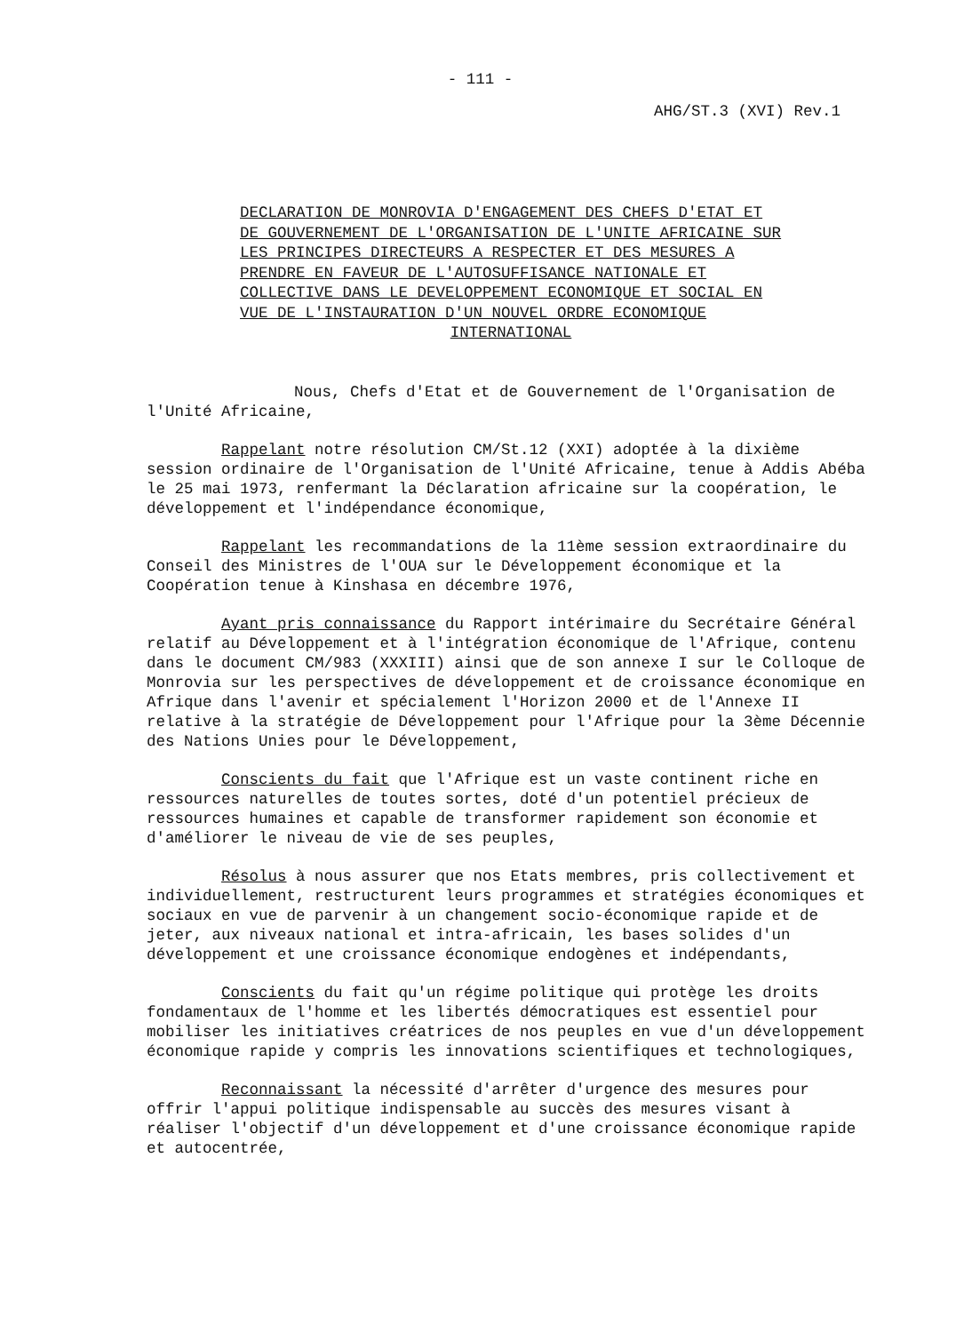- 111 -
AHG/ST.3 (XVI) Rev.1
DECLARATION DE MONROVIA D'ENGAGEMENT DES CHEFS D'ETAT ET DE GOUVERNEMENT DE L'ORGANISATION DE L'UNITE AFRICAINE SUR LES PRINCIPES DIRECTEURS A RESPECTER ET DES MESURES A PRENDRE EN FAVEUR DE L'AUTOSUFFISANCE NATIONALE ET COLLECTIVE DANS LE DEVELOPPEMENT ECONOMIQUE ET SOCIAL EN VUE DE L'INSTAURATION D'UN NOUVEL ORDRE ECONOMIQUE
INTERNATIONAL
Nous, Chefs d'Etat et de Gouvernement de l'Organisation de l'Unité Africaine,
Rappelant notre résolution CM/St.12 (XXI) adoptée à la dixième session ordinaire de l'Organisation de l'Unité Africaine, tenue à Addis Abéba le 25 mai 1973, renfermant la Déclaration africaine sur la coopération, le développement et l'indépendance économique,
Rappelant les recommandations de la 11ème session extraordinaire du Conseil des Ministres de l'OUA sur le Développement économique et la Coopération tenue à Kinshasa en décembre 1976,
Ayant pris connaissance du Rapport intérimaire du Secrétaire Général relatif au Développement et à l'intégration économique de l'Afrique, contenu dans le document CM/983 (XXXIII) ainsi que de son annexe I sur le Colloque de Monrovia sur les perspectives de développement et de croissance économique en Afrique dans l'avenir et spécialement l'Horizon 2000 et de l'Annexe II relative à la stratégie de Développement pour l'Afrique pour la 3ème Décennie des Nations Unies pour le Développement,
Conscients du fait que l'Afrique est un vaste continent riche en ressources naturelles de toutes sortes, doté d'un potentiel précieux de ressources humaines et capable de transformer rapidement son économie et d'améliorer le niveau de vie de ses peuples,
Résolus à nous assurer que nos Etats membres, pris collectivement et individuellement, restructurent leurs programmes et stratégies économiques et sociaux en vue de parvenir à un changement socio-économique rapide et de jeter, aux niveaux national et intra-africain, les bases solides d'un développement et une croissance économique endogènes et indépendants,
Conscients du fait qu'un régime politique qui protège les droits fondamentaux de l'homme et les libertés démocratiques est essentiel pour mobiliser les initiatives créatrices de nos peuples en vue d'un développement économique rapide y compris les innovations scientifiques et technologiques,
Reconnaissant la nécessité d'arrêter d'urgence des mesures pour offrir l'appui politique indispensable au succès des mesures visant à réaliser l'objectif d'un développement et d'une croissance économique rapide et autocentrée,